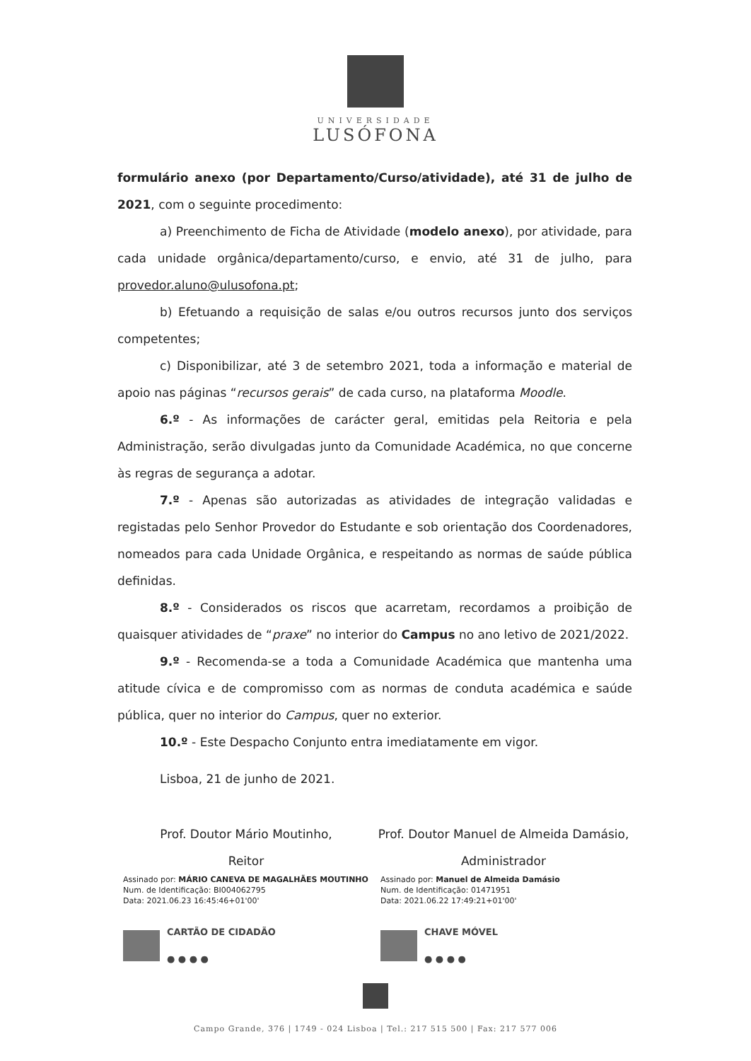UNIVERSIDADE
LUSÓFONA
formulário anexo (por Departamento/Curso/atividade), até 31 de julho de 2021, com o seguinte procedimento:
a) Preenchimento de Ficha de Atividade (modelo anexo), por atividade, para cada unidade orgânica/departamento/curso, e envio, até 31 de julho, para provedor.aluno@ulusofona.pt;
b) Efetuando a requisição de salas e/ou outros recursos junto dos serviços competentes;
c) Disponibilizar, até 3 de setembro 2021, toda a informação e material de apoio nas páginas “recursos gerais” de cada curso, na plataforma Moodle.
6.º - As informações de carácter geral, emitidas pela Reitoria e pela Administração, serão divulgadas junto da Comunidade Académica, no que concerne às regras de segurança a adotar.
7.º - Apenas são autorizadas as atividades de integração validadas e registadas pelo Senhor Provedor do Estudante e sob orientação dos Coordenadores, nomeados para cada Unidade Orgânica, e respeitando as normas de saúde pública definidas.
8.º - Considerados os riscos que acarretam, recordamos a proibição de quaisquer atividades de “praxe” no interior do Campus no ano letivo de 2021/2022.
9.º - Recomenda-se a toda a Comunidade Académica que mantenha uma atitude cívica e de compromisso com as normas de conduta académica e saúde pública, quer no interior do Campus, quer no exterior.
10.º - Este Despacho Conjunto entra imediatamente em vigor.
Lisboa, 21 de junho de 2021.
Prof. Doutor Mário Moutinho,
Reitor
Assinado por: MÁRIO CANEVA DE MAGALHÃES MOUTINHO
Num. de Identificação: BI004062795
Data: 2021.06.23 16:45:46+01'00'
CARTÃO DE CIDADÃO
● ● ● ●
Prof. Doutor Manuel de Almeida Damásio,
Administrador
Assinado por: Manuel de Almeida Damásio
Num. de Identificação: 01471951
Data: 2021.06.22 17:49:21+01'00'
CHAVE MÓVEL
● ● ● ●
Campo Grande, 376 | 1749 - 024 Lisboa | Tel.: 217 515 500 | Fax: 217 577 006